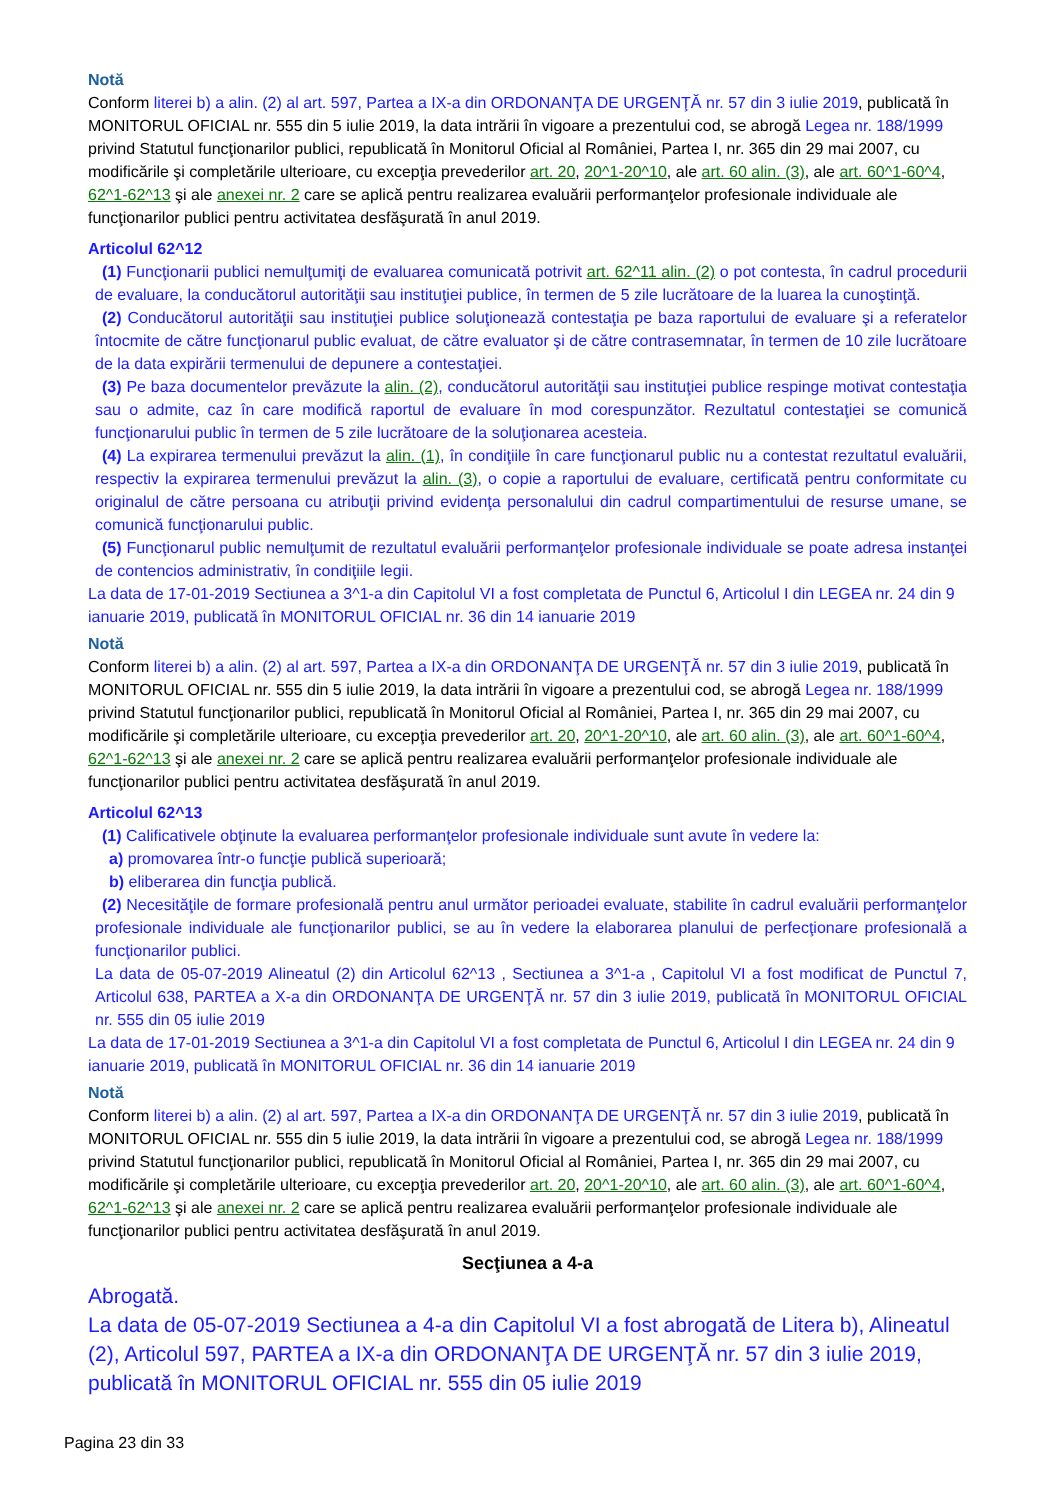Notă
Conform literei b) a alin. (2) al art. 597, Partea a IX-a din ORDONANŢA DE URGENŢĂ nr. 57 din 3 iulie 2019, publicată în MONITORUL OFICIAL nr. 555 din 5 iulie 2019, la data intrării în vigoare a prezentului cod, se abrogă Legea nr. 188/1999 privind Statutul funcţionarilor publici, republicată în Monitorul Oficial al României, Partea I, nr. 365 din 29 mai 2007, cu modificările şi completările ulterioare, cu excepţia prevederilor art. 20, 20^1-20^10, ale art. 60 alin. (3), ale art. 60^1-60^4, 62^1-62^13 şi ale anexei nr. 2 care se aplică pentru realizarea evaluării performanţelor profesionale individuale ale funcţionarilor publici pentru activitatea desfăşurată în anul 2019.
Articolul 62^12
(1) Funcţionarii publici nemulţumiţi de evaluarea comunicată potrivit art. 62^11 alin. (2) o pot contesta, în cadrul procedurii de evaluare, la conducătorul autorităţii sau instituţiei publice, în termen de 5 zile lucrătoare de la luarea la cunoştinţă.
(2) Conducătorul autorităţii sau instituţiei publice soluţionează contestaţia pe baza raportului de evaluare şi a referatelor întocmite de către funcţionarul public evaluat, de către evaluator şi de către contrasemnatar, în termen de 10 zile lucrătoare de la data expirării termenului de depunere a contestaţiei.
(3) Pe baza documentelor prevăzute la alin. (2), conducătorul autorităţii sau instituţiei publice respinge motivat contestaţia sau o admite, caz în care modifică raportul de evaluare în mod corespunzător. Rezultatul contestaţiei se comunică funcţionarului public în termen de 5 zile lucrătoare de la soluţionarea acesteia.
(4) La expirarea termenului prevăzut la alin. (1), în condiţiile în care funcţionarul public nu a contestat rezultatul evaluării, respectiv la expirarea termenului prevăzut la alin. (3), o copie a raportului de evaluare, certificată pentru conformitate cu originalul de către persoana cu atribuţii privind evidenţa personalului din cadrul compartimentului de resurse umane, se comunică funcţionarului public.
(5) Funcţionarul public nemulţumit de rezultatul evaluării performanţelor profesionale individuale se poate adresa instanţei de contencios administrativ, în condiţiile legii.
La data de 17-01-2019 Sectiunea a 3^1-a din Capitolul VI a fost completata de Punctul 6, Articolul I din LEGEA nr. 24 din 9 ianuarie 2019, publicată în MONITORUL OFICIAL nr. 36 din 14 ianuarie 2019
Notă
Conform literei b) a alin. (2) al art. 597, Partea a IX-a din ORDONANŢA DE URGENŢĂ nr. 57 din 3 iulie 2019, publicată în MONITORUL OFICIAL nr. 555 din 5 iulie 2019, la data intrării în vigoare a prezentului cod, se abrogă Legea nr. 188/1999 privind Statutul funcţionarilor publici, republicată în Monitorul Oficial al României, Partea I, nr. 365 din 29 mai 2007, cu modificările şi completările ulterioare, cu excepţia prevederilor art. 20, 20^1-20^10, ale art. 60 alin. (3), ale art. 60^1-60^4, 62^1-62^13 şi ale anexei nr. 2 care se aplică pentru realizarea evaluării performanţelor profesionale individuale ale funcţionarilor publici pentru activitatea desfăşurată în anul 2019.
Articolul 62^13
(1) Calificativele obţinute la evaluarea performanţelor profesionale individuale sunt avute în vedere la:
a) promovarea într-o funcţie publică superioară;
b) eliberarea din funcţia publică.
(2) Necesităţile de formare profesională pentru anul următor perioadei evaluate, stabilite în cadrul evaluării performanţelor profesionale individuale ale funcţionarilor publici, se au în vedere la elaborarea planului de perfecţionare profesională a funcţionarilor publici.
La data de 05-07-2019 Alineatul (2) din Articolul 62^13 , Sectiunea a 3^1-a , Capitolul VI a fost modificat de Punctul 7, Articolul 638, PARTEA a X-a din ORDONANŢA DE URGENŢĂ nr. 57 din 3 iulie 2019, publicată în MONITORUL OFICIAL nr. 555 din 05 iulie 2019
La data de 17-01-2019 Sectiunea a 3^1-a din Capitolul VI a fost completata de Punctul 6, Articolul I din LEGEA nr. 24 din 9 ianuarie 2019, publicată în MONITORUL OFICIAL nr. 36 din 14 ianuarie 2019
Notă
Conform literei b) a alin. (2) al art. 597, Partea a IX-a din ORDONANŢA DE URGENŢĂ nr. 57 din 3 iulie 2019, publicată în MONITORUL OFICIAL nr. 555 din 5 iulie 2019, la data intrării în vigoare a prezentului cod, se abrogă Legea nr. 188/1999 privind Statutul funcţionarilor publici, republicată în Monitorul Oficial al României, Partea I, nr. 365 din 29 mai 2007, cu modificările şi completările ulterioare, cu excepţia prevederilor art. 20, 20^1-20^10, ale art. 60 alin. (3), ale art. 60^1-60^4, 62^1-62^13 şi ale anexei nr. 2 care se aplică pentru realizarea evaluării performanţelor profesionale individuale ale funcţionarilor publici pentru activitatea desfăşurată în anul 2019.
Secţiunea a 4-a
Abrogată.
La data de 05-07-2019 Sectiunea a 4-a din Capitolul VI a fost abrogată de Litera b), Alineatul (2), Articolul 597, PARTEA a IX-a din ORDONANŢA DE URGENŢĂ nr. 57 din 3 iulie 2019, publicată în MONITORUL OFICIAL nr. 555 din 05 iulie 2019
Pagina 23 din 33